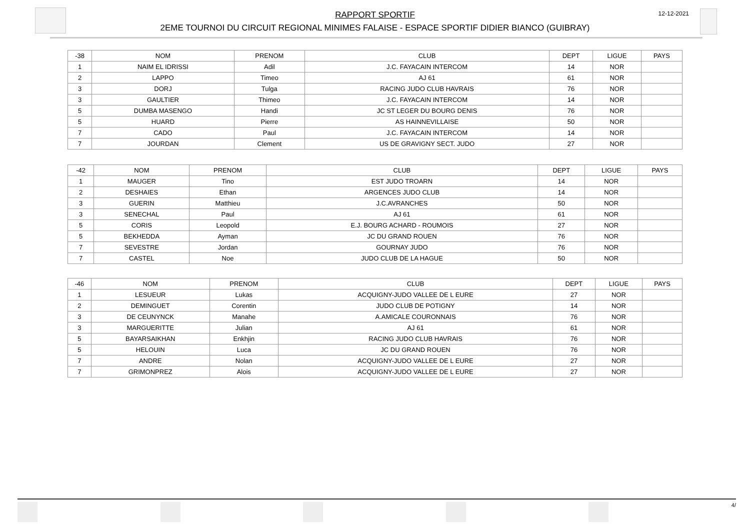RAPPORT SPORTIF
2EME TOURNOI DU CIRCUIT REGIONAL MINIMES FALAISE - ESPACE SPORTIF DIDIER BIANCO (GUIBRAY)
12-12-2021
| -38 | NOM | PRENOM | CLUB | DEPT | LIGUE | PAYS |
| --- | --- | --- | --- | --- | --- | --- |
| 1 | NAIM EL IDRISSI | Adil | J.C. FAYACAIN INTERCOM | 14 | NOR | |
| 2 | LAPPO | Timeo | AJ 61 | 61 | NOR | |
| 3 | DORJ | Tulga | RACING JUDO CLUB HAVRAIS | 76 | NOR | |
| 3 | GAULTIER | Thimeo | J.C. FAYACAIN INTERCOM | 14 | NOR | |
| 5 | DUMBA MASENGO | Handi | JC ST LEGER DU BOURG DENIS | 76 | NOR | |
| 5 | HUARD | Pierre | AS HAINNEVILLAISE | 50 | NOR | |
| 7 | CADO | Paul | J.C. FAYACAIN INTERCOM | 14 | NOR | |
| 7 | JOURDAN | Clement | US DE GRAVIGNY SECT. JUDO | 27 | NOR | |
| -42 | NOM | PRENOM | CLUB | DEPT | LIGUE | PAYS |
| --- | --- | --- | --- | --- | --- | --- |
| 1 | MAUGER | Tino | EST JUDO TROARN | 14 | NOR | |
| 2 | DESHAIES | Ethan | ARGENCES JUDO CLUB | 14 | NOR | |
| 3 | GUERIN | Matthieu | J.C.AVRANCHES | 50 | NOR | |
| 3 | SENECHAL | Paul | AJ 61 | 61 | NOR | |
| 5 | CORIS | Leopold | E.J. BOURG ACHARD - ROUMOIS | 27 | NOR | |
| 5 | BEKHEDDA | Ayman | JC DU GRAND ROUEN | 76 | NOR | |
| 7 | SEVESTRE | Jordan | GOURNAY JUDO | 76 | NOR | |
| 7 | CASTEL | Noe | JUDO CLUB DE LA HAGUE | 50 | NOR | |
| -46 | NOM | PRENOM | CLUB | DEPT | LIGUE | PAYS |
| --- | --- | --- | --- | --- | --- | --- |
| 1 | LESUEUR | Lukas | ACQUIGNY-JUDO VALLEE DE L EURE | 27 | NOR | |
| 2 | DEMINGUET | Corentin | JUDO CLUB DE POTIGNY | 14 | NOR | |
| 3 | DE CEUNYNCK | Manahe | A.AMICALE COURONNAIS | 76 | NOR | |
| 3 | MARGUERITTE | Julian | AJ 61 | 61 | NOR | |
| 5 | BAYARSAIKHAN | Enkhjin | RACING JUDO CLUB HAVRAIS | 76 | NOR | |
| 5 | HELOUIN | Luca | JC DU GRAND ROUEN | 76 | NOR | |
| 7 | ANDRE | Nolan | ACQUIGNY-JUDO VALLEE DE L EURE | 27 | NOR | |
| 7 | GRIMONPREZ | Alois | ACQUIGNY-JUDO VALLEE DE L EURE | 27 | NOR | |
4/